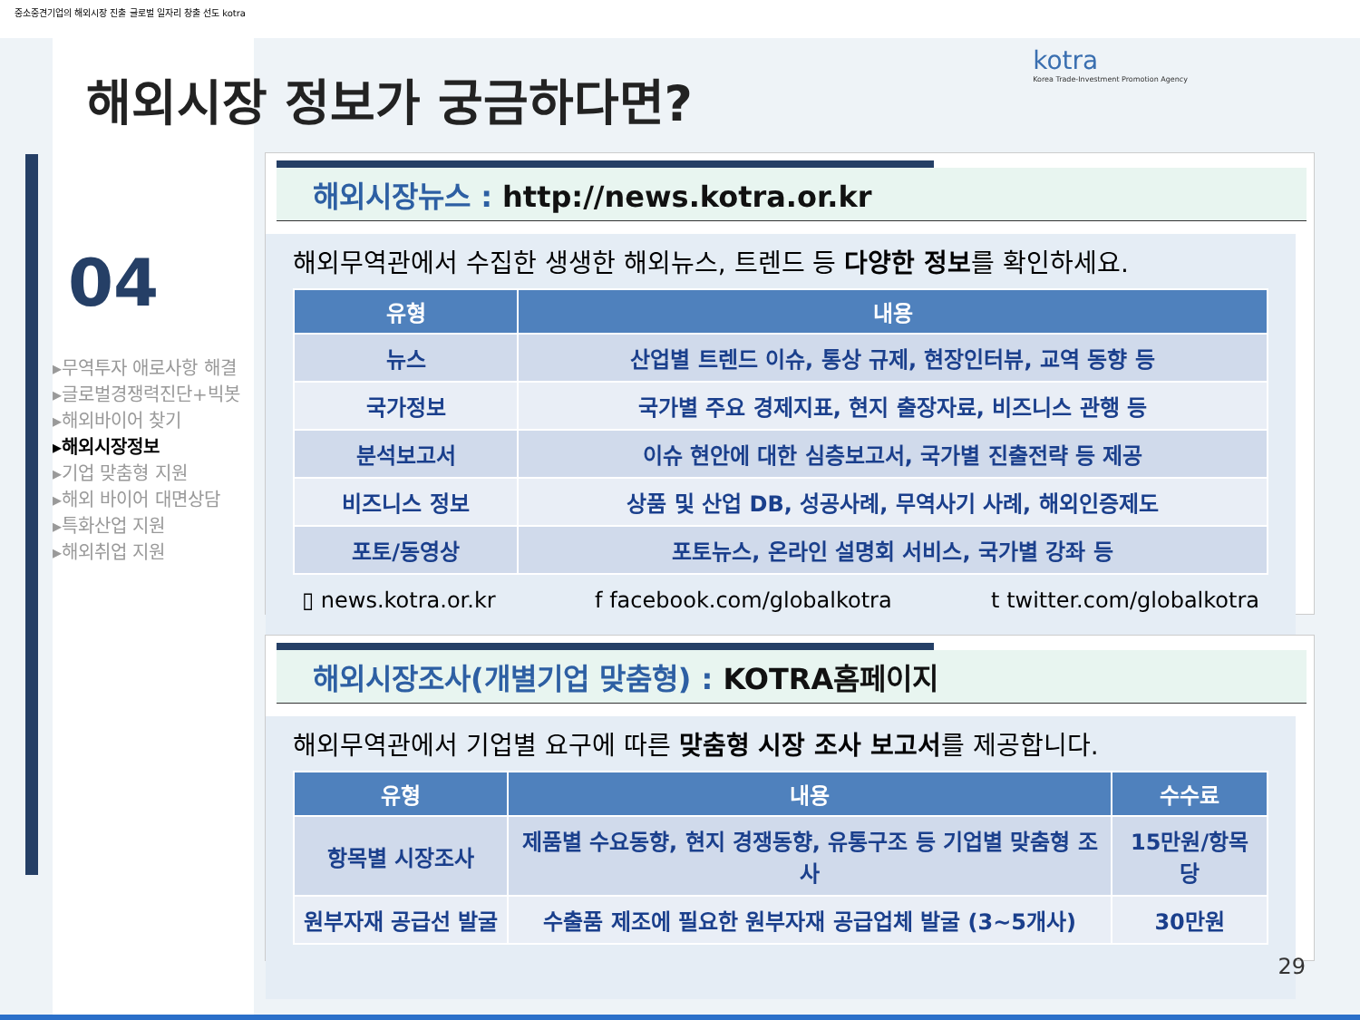중소중견기업의 해외시장 진출 글로벌 일자리 창출 선도 kotra
해외시장 정보가 궁금하다면?
kotra
Korea Trade-Investment Promotion Agency
04
▸무역투자 애로사항 해결
▸글로벌경쟁력진단+빅봇
▸해외바이어 찾기
▸해외시장정보
▸기업 맞춤형 지원
▸해외 바이어 대면상담
▸특화산업 지원
▸해외취업 지원
해외시장뉴스 : http://news.kotra.or.kr
해외무역관에서 수집한 생생한 해외뉴스, 트렌드 등 다양한 정보를 확인하세요.
| 유형 | 내용 |
| --- | --- |
| 뉴스 | 산업별 트렌드 이슈, 통상 규제, 현장인터뷰, 교역 동향 등 |
| 국가정보 | 국가별 주요 경제지표, 현지 출장자료, 비즈니스 관행 등 |
| 분석보고서 | 이슈 현안에 대한 심층보고서, 국가별 진출전략 등 제공 |
| 비즈니스 정보 | 상품 및 산업 DB, 성공사례, 무역사기 사례, 해외인증제도 |
| 포토/동영상 | 포토뉴스, 온라인 설명회 서비스, 국가별 강좌 등 |
▯ news.kotra.or.kr f facebook.com/globalkotra t twitter.com/globalkotra
해외시장조사(개별기업 맞춤형) : KOTRA홈페이지
해외무역관에서 기업별 요구에 따른 맞춤형 시장 조사 보고서를 제공합니다.
| 유형 | 내용 | 수수료 |
| --- | --- | --- |
| 항목별 시장조사 | 제품별 수요동향, 현지 경쟁동향, 유통구조 등 기업별 맞춤형 조사 | 15만원/항목 당 |
| 원부자재 공급선 발굴 | 수출품 제조에 필요한 원부자재 공급업체 발굴 (3~5개사) | 30만원 |
29